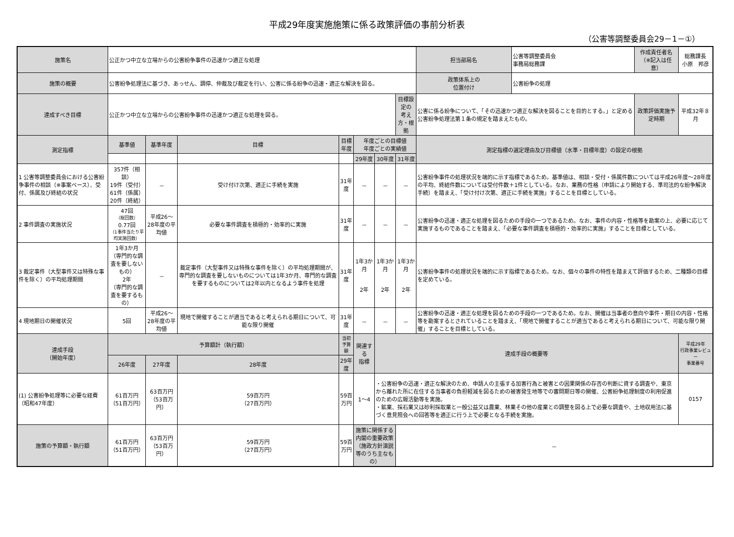平成29年度実施施策に係る政策評価の事前分析表
（公害等調整委員会29－1－①）
| 施策名 | 公正かつ中立な立場からの公害紛争事件の迅速かつ適正な処理 | | | | | | | 担当部局名 | 公害等調整委員会 事務局総務課 | 作成責任者名 （※記入は任意） | 総務課長 小原 邦彦 |
| 施策の概要 | 公害紛争処理法に基づき、あっせん、調停、仲裁及び裁定を行い、公害に係る紛争の迅速・適正な解決を図る。 | | | | | | | 政策体系上の 位置付け | 公害紛争の処理 | | |
| 達成すべき目標 | 公正かつ中立な立場からの公害紛争事件の迅速かつ適正な処理を図る。 | | | | | | 目標設定の 考え方・根拠 | 公害に係る紛争について、「その迅速かつ適正な解決を図ることを目的とする。」と定める公害紛争処理法第１条の規定を踏まえたもの。 | | 政策評価実施予定時期 | 平成32年８月 |
| 測定指標 | 基準値 | 基準年度 | 目標 | 目標年度 | 年度ごとの目標値 年度ごとの実績値 | | | 測定指標の選定理由及び目標値（水準・目標年度）の設定の根拠 | | | |
| | | | | | 29年度 | 30年度 | 31年度 | | | | |
| 1 公害等調整委員会における公害紛争事件の相談（※事案ベース）、受付、係属及び終結の状況 | 357件（相談） 19件（受付） 61件（係属） 20件（終結） | － | 受け付け次第、適正に手続を実施 | 31年度 | － | － | － | 公害紛争事件の処理状況を端的に示す指標であるため。基準値は、相談・受付・係属件数については平成26年度～28年度の平均、終結件数については受付件数＋1件としている。なお、業務の性格（申請により開始する、準司法的な紛争解決手続）を踏まえ、「受け付け次第、適正に手続を実施」することを目標としている。 | | | |
| 2 事件調査の実施状況 | 47回 （総回数） 0.77回 （1事件当たり平均実施回数） | 平成26～28年度の平均値 | 必要な事件調査を積極的・効率的に実施 | 31年度 | － | － | － | 公害紛争の迅速・適正な処理を図るための手段の一つであるため。なお、事件の内容・性格等を勘案の上、必要に応じて実施するものであることを踏まえ、「必要な事件調査を積極的・効率的に実施」することを目標としている。 | | | |
| 3 裁定事件（大型事件又は特殊な事件を除く）の平均処理期間 | 1年3か月 （専門的な調査を要しないもの） 2年 （専門的な調査を要するもの） | － | 裁定事件（大型事件又は特殊な事件を除く）の平均処理期間が、専門的な調査を要しないものについては1年3か月、専門的な調査を要するものについては2年以内となるよう事件を処理 | 31年度 | 1年3か月 2年 | 1年3か月 2年 | 1年3か月 2年 | 公害紛争事件の処理状況を端的に示す指標であるため。なお、個々の事件の特性を踏まえて評価するため、二種類の目標を定めている。 | | | |
| 4 現地期日の開催状況 | 5回 | 平成26～28年度の平均値 | 現地で開催することが適当であると考えられる期日について、可能な限り開催 | 31年度 | － | － | － | 公害紛争の迅速・適正な処理を図るための手段の一つであるため。なお、開催は当事者の意向や事件・期日の内容・性格等を勘案するとされていることを踏まえ、「現地で開催することが適当であると考えられる期日について、可能な限り開催」することを目標としている。 | | | |
| 達成手段 （開始年度） | 予算額計（執行額） | | | 当初予算額 | 関連する 指標 | 達成手段の概要等 | | | | | 平成29年 行政事業レビュー 事業番号 |
| | 26年度 | 27年度 | 28年度 | 29年度 | | | | | | | |
| (1) 公害紛争処理等に必要な経費（昭和47年度） | 61百万円 （51百万円） | 63百万円 （53百万円） | 59百万円 （27百万円） | 59百万円 | 1～4 | ・公害紛争の迅速・適正な解決のため、申請人の主張する加害行為と被害との因果関係の存否の判断に資する調査や、東京から離れた所に在住する当事者の負担軽減を図るための被害発生地等での審問期日等の開催、公害紛争処理制度の利用促進のための広報活動等を実施。 ・鉱業、採石業又は砂利採取業と一般公益又は農業、林業その他の産業との調整を図る上で必要な調査や、土地収用法に基づく意見照会への回答等を適正に行う上で必要となる手続を実施。 | | | | | 0157 |
| 施策の予算額・執行額 | 61百万円 （51百万円） | 63百万円 （53百万円） | 59百万円 （27百万円） | 59百万円 | 施策に関係する内閣の重要政策 （施政方針演説等のうち主なもの） | | － | | | | |